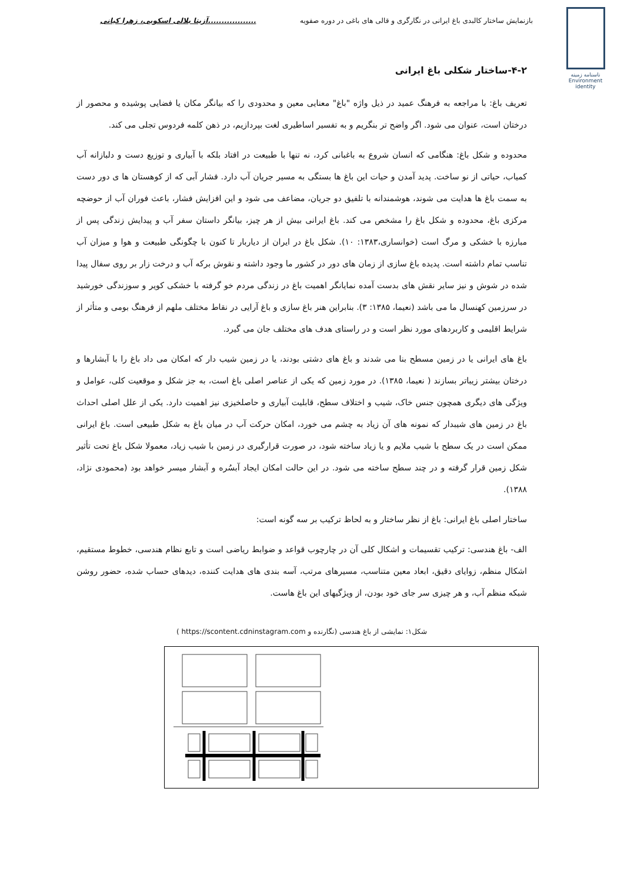بازنمایش ساختار کالبدی باغ ایرانی در نگارگری و قالی های باغی در دوره صفویه..................آزیتا بلالی اسکویی، زهرا کیانی
ناسنامه زمینه
Environment
identity
۴-۲-ساختار شکلی باغ ایرانی
تعریف باغ: با مراجعه به فرهنگ عمید در ذیل واژه "باغ" معنایی معین و محدودی را که بیانگر مکان یا فضایی پوشیده و محصور از درختان است، عنوان می شود. اگر واضح تر بنگریم و به تفسیر اساطیری لغت بپردازیم، در ذهن کلمه فردوس تجلی می کند.
محدوده و شکل باغ: هنگامی که انسان شروع به باغبانی کرد، نه تنها با طبیعت در افتاد بلکه با آبیاری و توزیع دست و دلبازانه آب کمیاب، حیاتی از نو ساخت. پدید آمدن و حیات این باغ ها بستگی به مسیر جریان آب دارد. فشار آبی که از کوهستان ها ی دور دست به سمت باغ ها هدایت می شوند، هوشمندانه با تلفیق دو جریان، مضاعف می شود و این افزایش فشار، باعث فوران آب از حوضچه مرکزی باغ، محدوده و شکل باغ را مشخص می کند. باغ ایرانی بیش از هر چیز، بیانگر داستان سفر آب و پیدایش زندگی پس از مبارزه با خشکی و مرگ است (خوانساری،۱۳۸۳: ۱۰). شکل باغ در ایران از دیاربار تا کنون با چگونگی طبیعت و هوا و میزان آب تناسب تمام داشته است. پدیده باغ سازی از زمان های دور در کشور ما وجود داشته و نقوش برکه آب و درخت زار بر روی سفال پیدا شده در شوش و نیز سایر نقش های بدست آمده نمایانگر اهمیت باغ در زندگی مردم خو گرفته با خشکی کویر و سوزندگی خورشید در سرزمین کهنسال ما می باشد (نعیما، ۱۳۸۵: ۳). بنابراین هنر باغ سازی و باغ آرایی در نقاط مختلف ملهم از فرهنگ بومی و متأثر از شرایط اقلیمی و کاربردهای مورد نظر است و در راستای هدف های مختلف جان می گیرد.
باغ های ایرانی یا در زمین مسطح بنا می شدند و باغ های دشتی بودند، یا در زمین شیب دار که امکان می داد باغ را با آبشارها و درختان بیشتر زیباتر بسازند ( نعیما، ۱۳۸۵). در مورد زمین که یکی از عناصر اصلی باغ است، به جز شکل و موقعیت کلی، عوامل و ویژگی های دیگری همچون جنس خاک، شیب و اختلاف سطح، قابلیت آبیاری و حاصلخیزی نیز اهمیت دارد. یکی از علل اصلی احداث باغ در زمین های شیبدار که نمونه های آن زیاد به چشم می خورد، امکان حرکت آب در میان باغ به شکل طبیعی است. باغ ایرانی ممکن است در یک سطح با شیب ملایم و یا زیاد ساخته شود، در صورت قرارگیری در زمین با شیب زیاد، معمولا شکل باغ تحت تأثیر شکل زمین قرار گرفته و در چند سطح ساخته می شود. در این حالت امکان ایجاد آبسُره و آبشار میسر خواهد بود (محمودی نژاد، ۱۳۸۸).
ساختار اصلی باغ ایرانی: باغ از نظر ساختار و به لحاظ ترکیب بر سه گونه است:
الف- باغ هندسی: ترکیب تقسیمات و اشکال کلی آن در چارچوب قواعد و ضوابط ریاضی است و تابع نظام هندسی، خطوط مستقیم، اشکال منظم، زوایای دقیق، ابعاد معین متناسب، مسیرهای مرتب، آسه بندی های هدایت کننده، دیدهای حساب شده، حضور روشن شبکه منظم آب، و هر چیزی سر جای خود بودن، از ویژگیهای این باغ هاست.
شکل۱: نمایشی از باغ هندسی (نگارنده و https://scontent.cdninstagram.com )